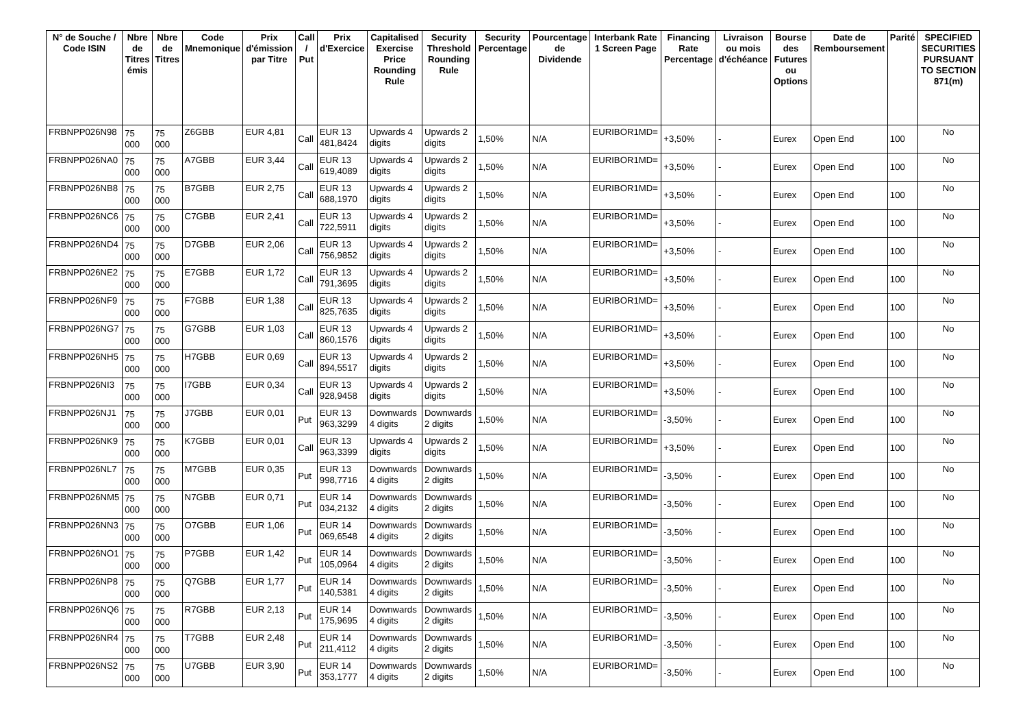| N° de Souche / Code ISIN | Nbre de Titres émis | Nbre de Titres | Code Mnemonique | Prix d'émission par Titre | Call / Put | Prix d'Exercice | Capitalised Exercise Price Rounding Rule | Security Threshold Rounding Rule | Security Percentage | Pourcentage de Dividende | Interbank Rate 1 Screen Page | Financing Rate Percentage | Livraison ou mois d'échéance | Bourse des Futures ou Options | Date de Remboursement | Parité | SPECIFIED SECURITIES PURSUANT TO SECTION 871(m) |
| --- | --- | --- | --- | --- | --- | --- | --- | --- | --- | --- | --- | --- | --- | --- | --- | --- | --- |
| FRBNPP026N98 | 75 000 | 75 000 | Z6GBB | EUR 4,81 | Call | EUR 13 481,8424 | Upwards 4 digits | Upwards 2 digits | 1,50% | N/A | EURIBOR1MD= | +3,50% | - | Eurex | Open End | 100 | No |
| FRBNPP026NA0 | 75 000 | 75 000 | A7GBB | EUR 3,44 | Call | EUR 13 619,4089 | Upwards 4 digits | Upwards 2 digits | 1,50% | N/A | EURIBOR1MD= | +3,50% | - | Eurex | Open End | 100 | No |
| FRBNPP026NB8 | 75 000 | 75 000 | B7GBB | EUR 2,75 | Call | EUR 13 688,1970 | Upwards 4 digits | Upwards 2 digits | 1,50% | N/A | EURIBOR1MD= | +3,50% | - | Eurex | Open End | 100 | No |
| FRBNPP026NC6 | 75 000 | 75 000 | C7GBB | EUR 2,41 | Call | EUR 13 722,5911 | Upwards 4 digits | Upwards 2 digits | 1,50% | N/A | EURIBOR1MD= | +3,50% | - | Eurex | Open End | 100 | No |
| FRBNPP026ND4 | 75 000 | 75 000 | D7GBB | EUR 2,06 | Call | EUR 13 756,9852 | Upwards 4 digits | Upwards 2 digits | 1,50% | N/A | EURIBOR1MD= | +3,50% | - | Eurex | Open End | 100 | No |
| FRBNPP026NE2 | 75 000 | 75 000 | E7GBB | EUR 1,72 | Call | EUR 13 791,3695 | Upwards 4 digits | Upwards 2 digits | 1,50% | N/A | EURIBOR1MD= | +3,50% | - | Eurex | Open End | 100 | No |
| FRBNPP026NF9 | 75 000 | 75 000 | F7GBB | EUR 1,38 | Call | EUR 13 825,7635 | Upwards 4 digits | Upwards 2 digits | 1,50% | N/A | EURIBOR1MD= | +3,50% | - | Eurex | Open End | 100 | No |
| FRBNPP026NG7 | 75 000 | 75 000 | G7GBB | EUR 1,03 | Call | EUR 13 860,1576 | Upwards 4 digits | Upwards 2 digits | 1,50% | N/A | EURIBOR1MD= | +3,50% | - | Eurex | Open End | 100 | No |
| FRBNPP026NH5 | 75 000 | 75 000 | H7GBB | EUR 0,69 | Call | EUR 13 894,5517 | Upwards 4 digits | Upwards 2 digits | 1,50% | N/A | EURIBOR1MD= | +3,50% | - | Eurex | Open End | 100 | No |
| FRBNPP026NI3 | 75 000 | 75 000 | I7GBB | EUR 0,34 | Call | EUR 13 928,9458 | Upwards 4 digits | Upwards 2 digits | 1,50% | N/A | EURIBOR1MD= | +3,50% | - | Eurex | Open End | 100 | No |
| FRBNPP026NJ1 | 75 000 | 75 000 | J7GBB | EUR 0,01 | Put | EUR 13 963,3299 | Downwards 4 digits | Downwards 2 digits | 1,50% | N/A | EURIBOR1MD= | -3,50% | - | Eurex | Open End | 100 | No |
| FRBNPP026NK9 | 75 000 | 75 000 | K7GBB | EUR 0,01 | Call | EUR 13 963,3399 | Upwards 4 digits | Upwards 2 digits | 1,50% | N/A | EURIBOR1MD= | +3,50% | - | Eurex | Open End | 100 | No |
| FRBNPP026NL7 | 75 000 | 75 000 | M7GBB | EUR 0,35 | Put | EUR 13 998,7716 | Downwards 4 digits | Downwards 2 digits | 1,50% | N/A | EURIBOR1MD= | -3,50% | - | Eurex | Open End | 100 | No |
| FRBNPP026NM5 | 75 000 | 75 000 | N7GBB | EUR 0,71 | Put | EUR 14 034,2132 | Downwards 4 digits | Downwards 2 digits | 1,50% | N/A | EURIBOR1MD= | -3,50% | - | Eurex | Open End | 100 | No |
| FRBNPP026NN3 | 75 000 | 75 000 | O7GBB | EUR 1,06 | Put | EUR 14 069,6548 | Downwards 4 digits | Downwards 2 digits | 1,50% | N/A | EURIBOR1MD= | -3,50% | - | Eurex | Open End | 100 | No |
| FRBNPP026NO1 | 75 000 | 75 000 | P7GBB | EUR 1,42 | Put | EUR 14 105,0964 | Downwards 4 digits | Downwards 2 digits | 1,50% | N/A | EURIBOR1MD= | -3,50% | - | Eurex | Open End | 100 | No |
| FRBNPP026NP8 | 75 000 | 75 000 | Q7GBB | EUR 1,77 | Put | EUR 14 140,5381 | Downwards 4 digits | Downwards 2 digits | 1,50% | N/A | EURIBOR1MD= | -3,50% | - | Eurex | Open End | 100 | No |
| FRBNPP026NQ6 | 75 000 | 75 000 | R7GBB | EUR 2,13 | Put | EUR 14 175,9695 | Downwards 4 digits | Downwards 2 digits | 1,50% | N/A | EURIBOR1MD= | -3,50% | - | Eurex | Open End | 100 | No |
| FRBNPP026NR4 | 75 000 | 75 000 | T7GBB | EUR 2,48 | Put | EUR 14 211,4112 | Downwards 4 digits | Downwards 2 digits | 1,50% | N/A | EURIBOR1MD= | -3,50% | - | Eurex | Open End | 100 | No |
| FRBNPP026NS2 | 75 000 | 75 000 | U7GBB | EUR 3,90 | Put | EUR 14 353,1777 | Downwards 4 digits | Downwards 2 digits | 1,50% | N/A | EURIBOR1MD= | -3,50% | - | Eurex | Open End | 100 | No |